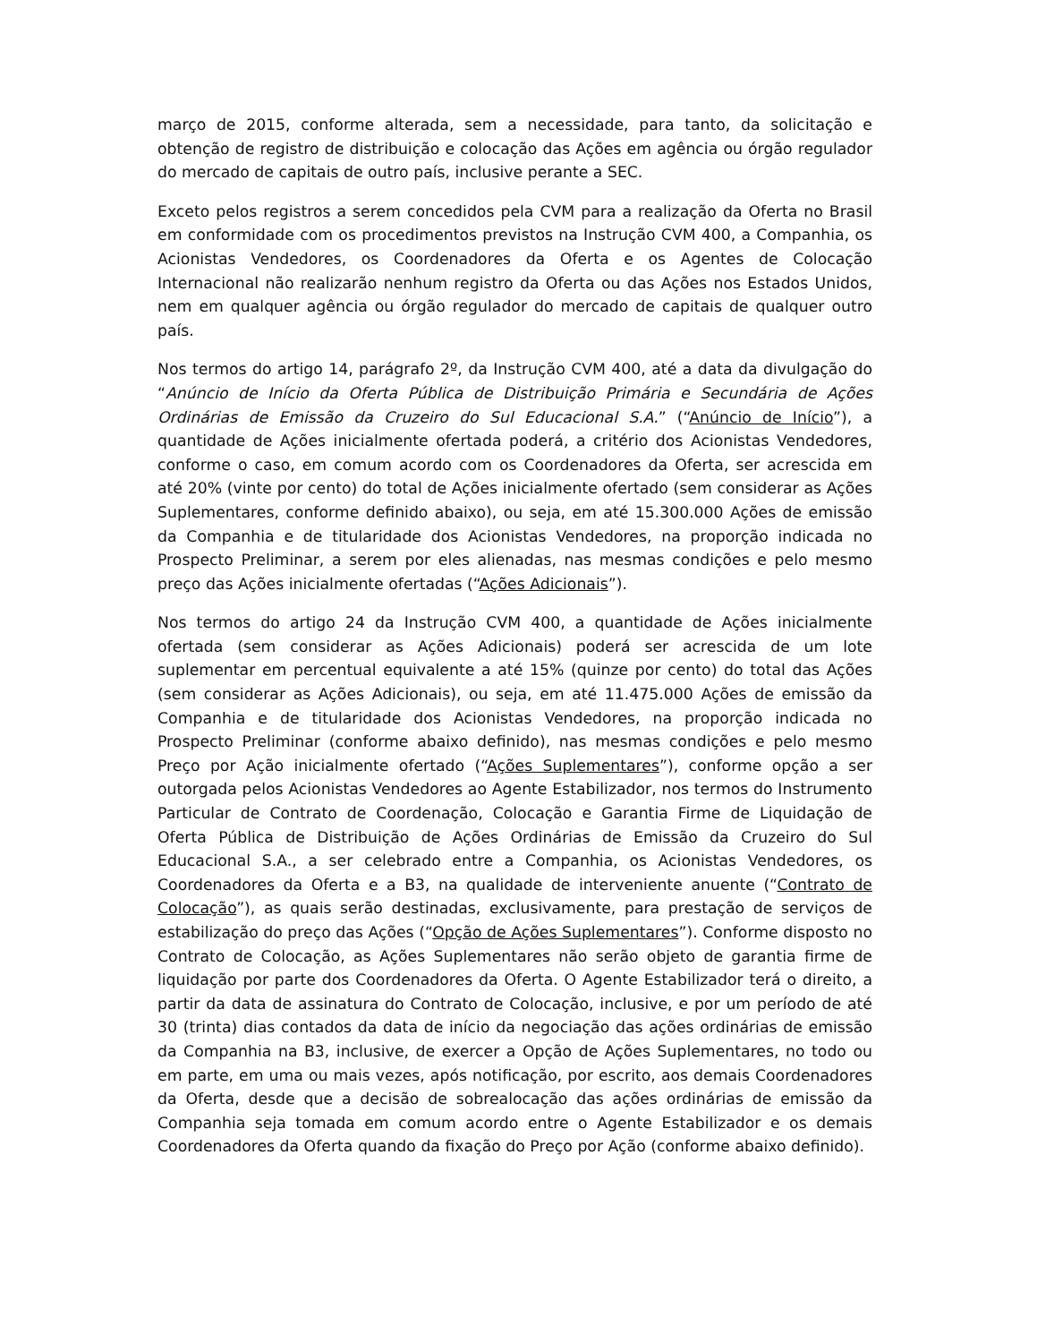março de 2015, conforme alterada, sem a necessidade, para tanto, da solicitação e obtenção de registro de distribuição e colocação das Ações em agência ou órgão regulador do mercado de capitais de outro país, inclusive perante a SEC.
Exceto pelos registros a serem concedidos pela CVM para a realização da Oferta no Brasil em conformidade com os procedimentos previstos na Instrução CVM 400, a Companhia, os Acionistas Vendedores, os Coordenadores da Oferta e os Agentes de Colocação Internacional não realizarão nenhum registro da Oferta ou das Ações nos Estados Unidos, nem em qualquer agência ou órgão regulador do mercado de capitais de qualquer outro país.
Nos termos do artigo 14, parágrafo 2º, da Instrução CVM 400, até a data da divulgação do “Anúncio de Início da Oferta Pública de Distribuição Primária e Secundária de Ações Ordinárias de Emissão da Cruzeiro do Sul Educacional S.A.” (“Anúncio de Início”), a quantidade de Ações inicialmente ofertada poderá, a critério dos Acionistas Vendedores, conforme o caso, em comum acordo com os Coordenadores da Oferta, ser acrescida em até 20% (vinte por cento) do total de Ações inicialmente ofertado (sem considerar as Ações Suplementares, conforme definido abaixo), ou seja, em até 15.300.000 Ações de emissão da Companhia e de titularidade dos Acionistas Vendedores, na proporção indicada no Prospecto Preliminar, a serem por eles alienadas, nas mesmas condições e pelo mesmo preço das Ações inicialmente ofertadas (“Ações Adicionais”).
Nos termos do artigo 24 da Instrução CVM 400, a quantidade de Ações inicialmente ofertada (sem considerar as Ações Adicionais) poderá ser acrescida de um lote suplementar em percentual equivalente a até 15% (quinze por cento) do total das Ações (sem considerar as Ações Adicionais), ou seja, em até 11.475.000 Ações de emissão da Companhia e de titularidade dos Acionistas Vendedores, na proporção indicada no Prospecto Preliminar (conforme abaixo definido), nas mesmas condições e pelo mesmo Preço por Ação inicialmente ofertado (“Ações Suplementares”), conforme opção a ser outorgada pelos Acionistas Vendedores ao Agente Estabilizador, nos termos do Instrumento Particular de Contrato de Coordenação, Colocação e Garantia Firme de Liquidação de Oferta Pública de Distribuição de Ações Ordinárias de Emissão da Cruzeiro do Sul Educacional S.A., a ser celebrado entre a Companhia, os Acionistas Vendedores, os Coordenadores da Oferta e a B3, na qualidade de interveniente anuente (“Contrato de Colocação”), as quais serão destinadas, exclusivamente, para prestação de serviços de estabilização do preço das Ações (“Opção de Ações Suplementares”). Conforme disposto no Contrato de Colocação, as Ações Suplementares não serão objeto de garantia firme de liquidação por parte dos Coordenadores da Oferta. O Agente Estabilizador terá o direito, a partir da data de assinatura do Contrato de Colocação, inclusive, e por um período de até 30 (trinta) dias contados da data de início da negociação das ações ordinárias de emissão da Companhia na B3, inclusive, de exercer a Opção de Ações Suplementares, no todo ou em parte, em uma ou mais vezes, após notificação, por escrito, aos demais Coordenadores da Oferta, desde que a decisão de sobrealocação das ações ordinárias de emissão da Companhia seja tomada em comum acordo entre o Agente Estabilizador e os demais Coordenadores da Oferta quando da fixação do Preço por Ação (conforme abaixo definido).